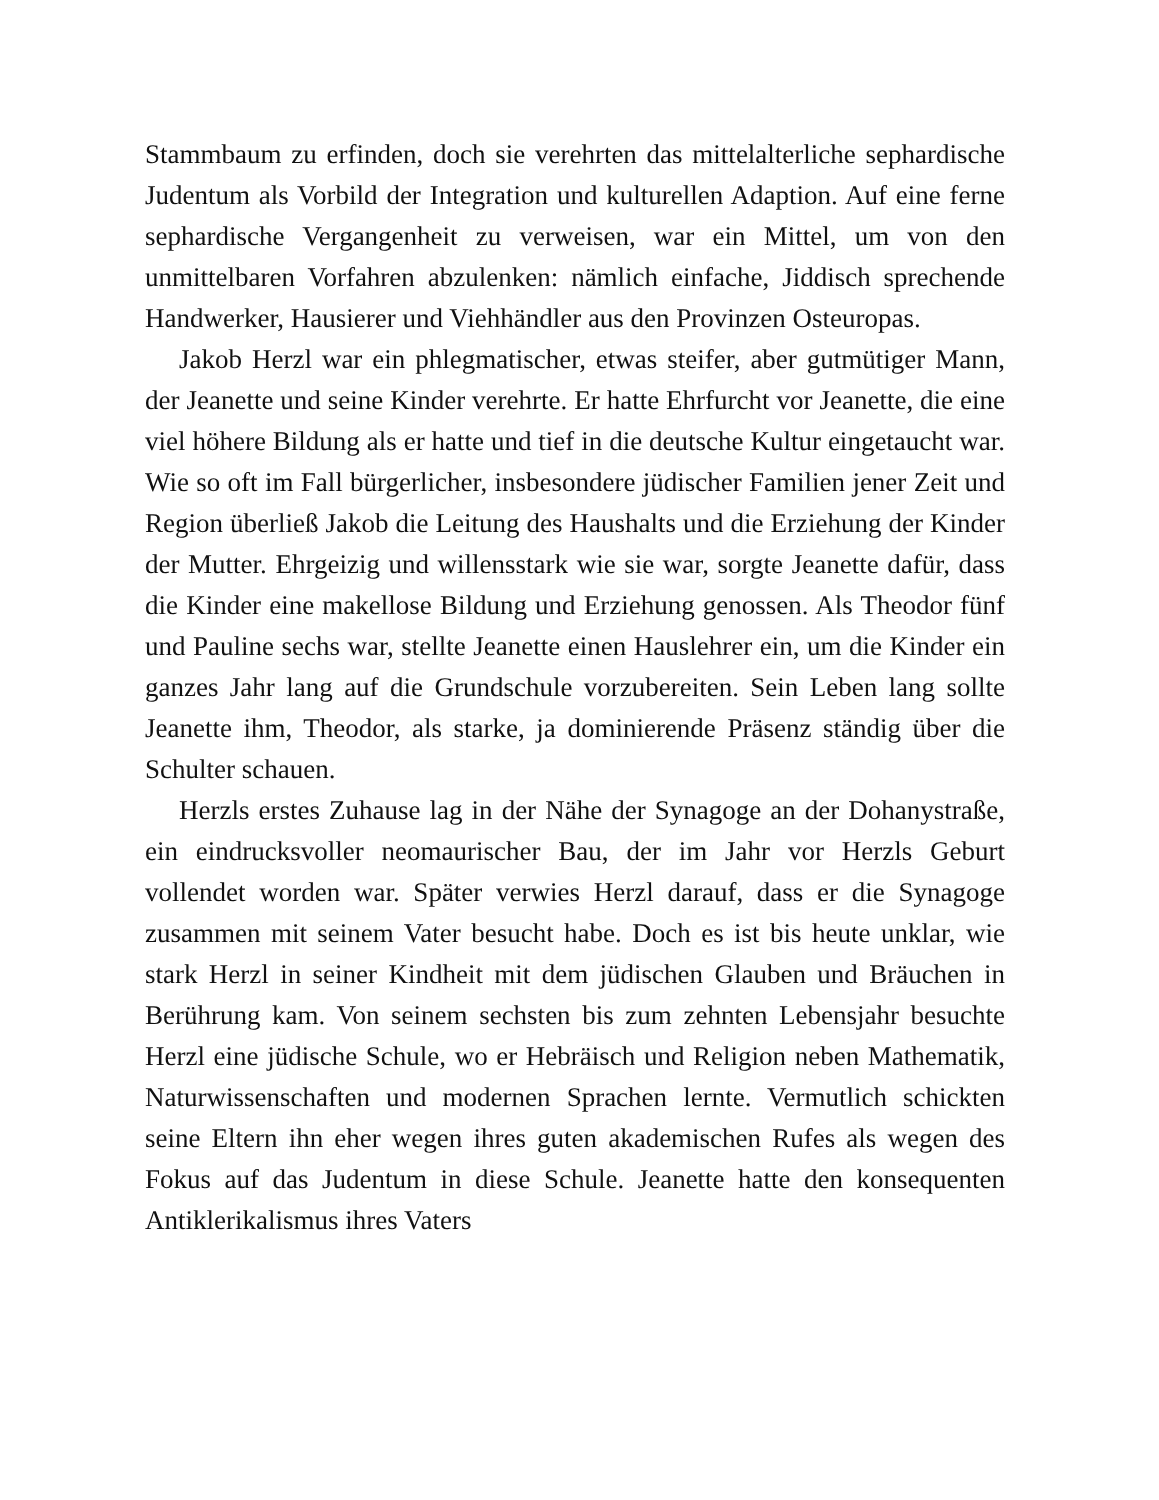Stammbaum zu erfinden, doch sie verehrten das mittelalterliche sephardische Judentum als Vorbild der Integration und kulturellen Adaption. Auf eine ferne sephardische Vergangenheit zu verweisen, war ein Mittel, um von den unmittelbaren Vorfahren abzulenken: nämlich einfache, Jiddisch sprechende Handwerker, Hausierer und Viehhändler aus den Provinzen Osteuropas.
Jakob Herzl war ein phlegmatischer, etwas steifer, aber gutmütiger Mann, der Jeanette und seine Kinder verehrte. Er hatte Ehrfurcht vor Jeanette, die eine viel höhere Bildung als er hatte und tief in die deutsche Kultur eingetaucht war. Wie so oft im Fall bürgerlicher, insbesondere jüdischer Familien jener Zeit und Region überließ Jakob die Leitung des Haushalts und die Erziehung der Kinder der Mutter. Ehrgeizig und willensstark wie sie war, sorgte Jeanette dafür, dass die Kinder eine makellose Bildung und Erziehung genossen. Als Theodor fünf und Pauline sechs war, stellte Jeanette einen Hauslehrer ein, um die Kinder ein ganzes Jahr lang auf die Grundschule vorzubereiten. Sein Leben lang sollte Jeanette ihm, Theodor, als starke, ja dominierende Präsenz ständig über die Schulter schauen.
Herzls erstes Zuhause lag in der Nähe der Synagoge an der Dohanystraße, ein eindrucksvoller neomaurischer Bau, der im Jahr vor Herzls Geburt vollendet worden war. Später verwies Herzl darauf, dass er die Synagoge zusammen mit seinem Vater besucht habe. Doch es ist bis heute unklar, wie stark Herzl in seiner Kindheit mit dem jüdischen Glauben und Bräuchen in Berührung kam. Von seinem sechsten bis zum zehnten Lebensjahr besuchte Herzl eine jüdische Schule, wo er Hebräisch und Religion neben Mathematik, Naturwissenschaften und modernen Sprachen lernte. Vermutlich schickten seine Eltern ihn eher wegen ihres guten akademischen Rufes als wegen des Fokus auf das Judentum in diese Schule. Jeanette hatte den konsequenten Antiklerikalismus ihres Vaters